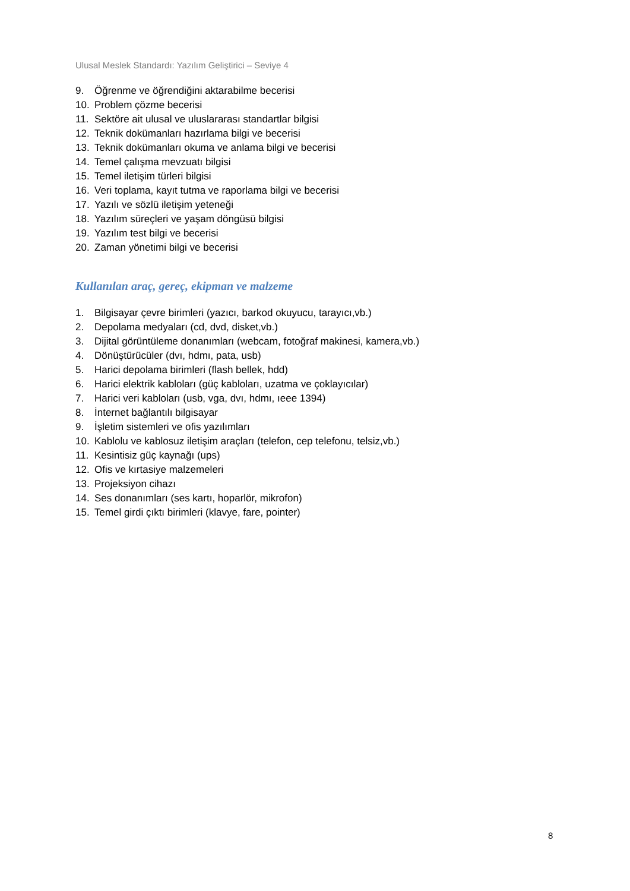Ulusal Meslek Standardı: Yazılım Geliştirici – Seviye 4
9. Öğrenme ve öğrendiğini aktarabilme becerisi
10. Problem çözme becerisi
11. Sektöre ait ulusal ve uluslararası standartlar bilgisi
12. Teknik dokümanları hazırlama bilgi ve becerisi
13. Teknik dokümanları okuma ve anlama bilgi ve becerisi
14. Temel çalışma mevzuatı bilgisi
15. Temel iletişim türleri bilgisi
16. Veri toplama, kayıt tutma ve raporlama bilgi ve becerisi
17. Yazılı ve sözlü iletişim yeteneği
18. Yazılım süreçleri ve yaşam döngüsü bilgisi
19. Yazılım test bilgi ve becerisi
20. Zaman yönetimi bilgi ve becerisi
Kullanılan araç, gereç, ekipman ve malzeme
1. Bilgisayar çevre birimleri (yazıcı, barkod okuyucu, tarayıcı,vb.)
2. Depolama medyaları (cd, dvd, disket,vb.)
3. Dijital görüntüleme donanımları (webcam, fotoğraf makinesi, kamera,vb.)
4. Dönüştürücüler (dvı, hdmı, pata, usb)
5. Harici depolama birimleri (flash bellek, hdd)
6. Harici elektrik kabloları (güç kabloları, uzatma ve çoklayıcılar)
7. Harici veri kabloları (usb, vga, dvı, hdmı, ıeee 1394)
8. İnternet bağlantılı bilgisayar
9. İşletim sistemleri ve ofis yazılımları
10. Kablolu ve kablosuz iletişim araçları (telefon, cep telefonu, telsiz,vb.)
11. Kesintisiz güç kaynağı (ups)
12. Ofis ve kırtasiye malzemeleri
13. Projeksiyon cihazı
14. Ses donanımları (ses kartı, hoparlör, mikrofon)
15. Temel girdi çıktı birimleri (klavye, fare, pointer)
8